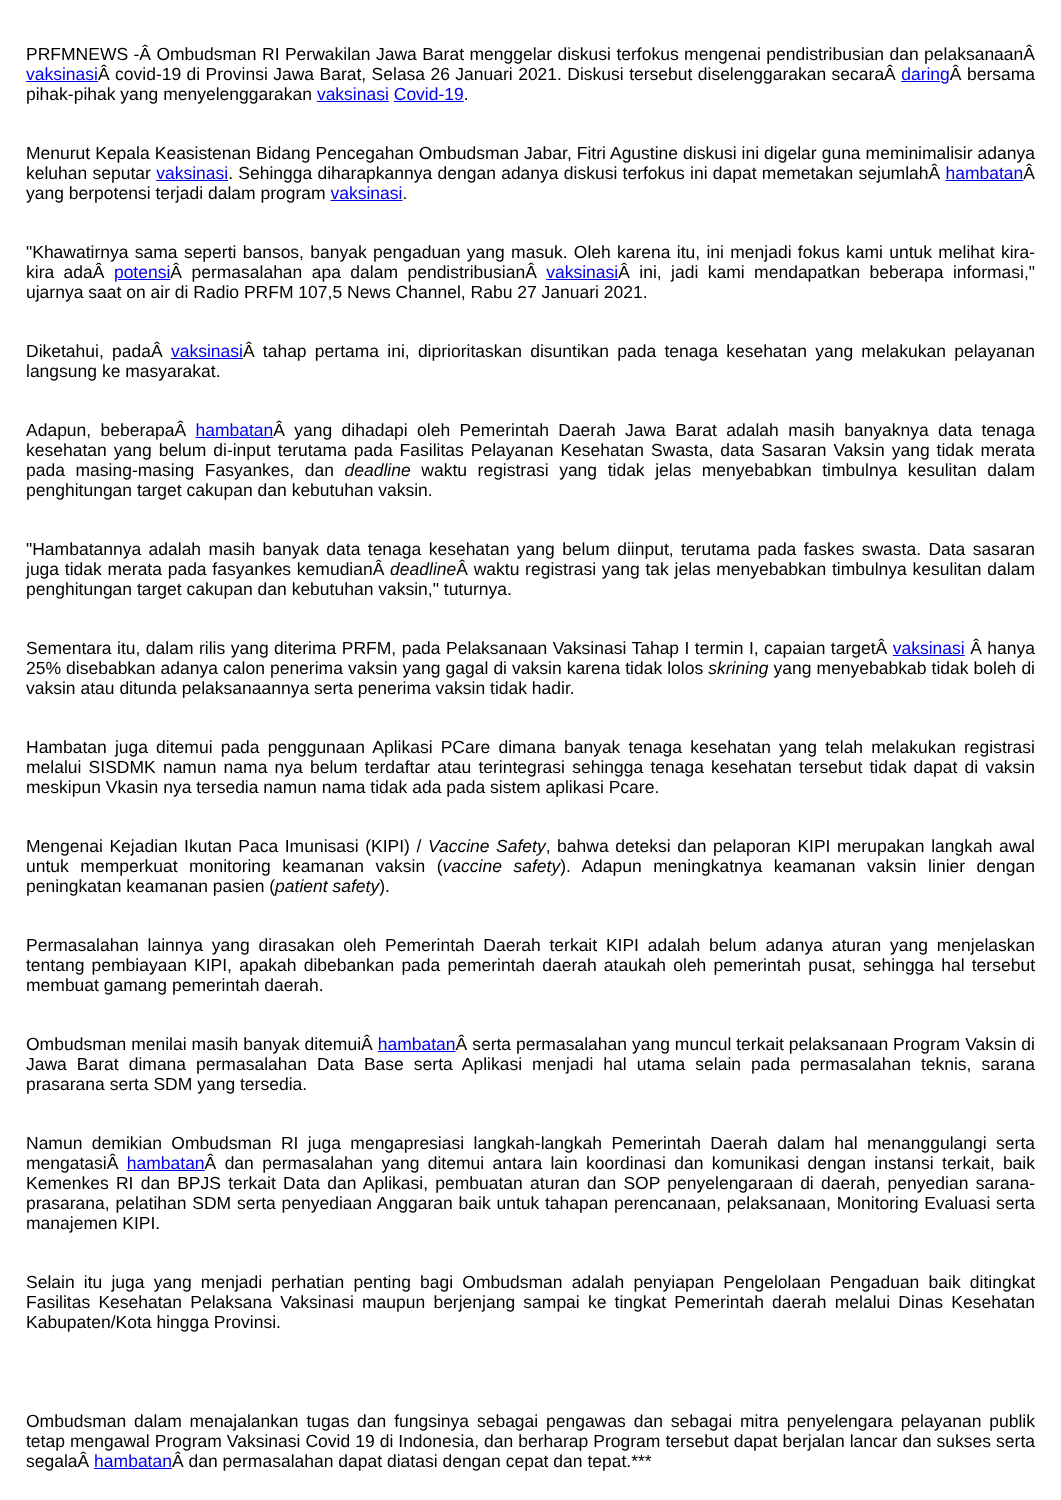PRFMNEWS -Â Ombudsman RI Perwakilan Jawa Barat menggelar diskusi terfokus mengenai pendistribusian dan pelaksanaanÂ vaksinasi Â covid-19 di Provinsi Jawa Barat, Selasa 26 Januari 2021. Diskusi tersebut diselenggarakan secaraÂ daring Â bersama pihak-pihak yang menyelenggarakan vaksinasi Covid-19.
Menurut Kepala Keasistenan Bidang Pencegahan Ombudsman Jabar, Fitri Agustine diskusi ini digelar guna meminimalisir adanya keluhan seputar vaksinasi. Sehingga diharapkannya dengan adanya diskusi terfokus ini dapat memetakan sejumlahÂ hambatan Â yang berpotensi terjadi dalam program vaksinasi.
"Khawatirnya sama seperti bansos, banyak pengaduan yang masuk. Oleh karena itu, ini menjadi fokus kami untuk melihat kira-kira adaÂ potensi Â permasalahan apa dalam pendistribusianÂ vaksinasi Â ini, jadi kami mendapatkan beberapa informasi," ujarnya saat on air di Radio PRFM 107,5 News Channel, Rabu 27 Januari 2021.
Diketahui, padaÂ vaksinasi Â tahap pertama ini, diprioritaskan disuntikan pada tenaga kesehatan yang melakukan pelayanan langsung ke masyarakat.
Adapun, beberapaÂ hambatan Â yang dihadapi oleh Pemerintah Daerah Jawa Barat adalah masih banyaknya data tenaga kesehatan yang belum di-input terutama pada Fasilitas Pelayanan Kesehatan Swasta, data Sasaran Vaksin yang tidak merata pada masing-masing Fasyankes, dan deadline waktu registrasi yang tidak jelas menyebabkan timbulnya kesulitan dalam penghitungan target cakupan dan kebutuhan vaksin.
"Hambatannya adalah masih banyak data tenaga kesehatan yang belum diinput, terutama pada faskes swasta. Data sasaran juga tidak merata pada fasyankes kemudianÂ deadline Â waktu registrasi yang tak jelas menyebabkan timbulnya kesulitan dalam penghitungan target cakupan dan kebutuhan vaksin," tuturnya.
Sementara itu, dalam rilis yang diterima PRFM, pada Pelaksanaan Vaksinasi Tahap I termin I, capaian targetÂ vaksinasi Â hanya 25% disebabkan adanya calon penerima vaksin yang gagal di vaksin karena tidak lolos skrining yang menyebabkab tidak boleh di vaksin atau ditunda pelaksanaannya serta penerima vaksin tidak hadir.
Hambatan juga ditemui pada penggunaan Aplikasi PCare dimana banyak tenaga kesehatan yang telah melakukan registrasi melalui SISDMK namun nama nya belum terdaftar atau terintegrasi sehingga tenaga kesehatan tersebut tidak dapat di vaksin meskipun Vkasin nya tersedia namun nama tidak ada pada sistem aplikasi Pcare.
Mengenai Kejadian Ikutan Paca Imunisasi (KIPI) / Vaccine Safety, bahwa deteksi dan pelaporan KIPI merupakan langkah awal untuk memperkuat monitoring keamanan vaksin (vaccine safety). Adapun meningkatnya keamanan vaksin linier dengan peningkatan keamanan pasien (patient safety).
Permasalahan lainnya yang dirasakan oleh Pemerintah Daerah terkait KIPI adalah belum adanya aturan yang menjelaskan tentang pembiayaan KIPI, apakah dibebankan pada pemerintah daerah ataukah oleh pemerintah pusat, sehingga hal tersebut membuat gamang pemerintah daerah.
Ombudsman menilai masih banyak ditemuiÂ hambatan Â serta permasalahan yang muncul terkait pelaksanaan Program Vaksin di Jawa Barat dimana permasalahan Data Base serta Aplikasi menjadi hal utama selain pada permasalahan teknis, sarana prasarana serta SDM yang tersedia.
Namun demikian Ombudsman RI juga mengapresiasi langkah-langkah Pemerintah Daerah dalam hal menanggulangi serta mengatasiÂ hambatan Â dan permasalahan yang ditemui antara lain koordinasi dan komunikasi dengan instansi terkait, baik Kemenkes RI dan BPJS terkait Data dan Aplikasi, pembuatan aturan dan SOP penyelengaraan di daerah, penyedian sarana-prasarana, pelatihan SDM serta penyediaan Anggaran baik untuk tahapan perencanaan, pelaksanaan, Monitoring Evaluasi serta manajemen KIPI.
Selain itu juga yang menjadi perhatian penting bagi Ombudsman adalah penyiapan Pengelolaan Pengaduan baik ditingkat Fasilitas Kesehatan Pelaksana Vaksinasi maupun berjenjang sampai ke tingkat Pemerintah daerah melalui Dinas Kesehatan Kabupaten/Kota hingga Provinsi.
Ombudsman dalam menajalankan tugas dan fungsinya sebagai pengawas dan sebagai mitra penyelengara pelayanan publik tetap mengawal Program Vaksinasi Covid 19 di Indonesia, dan berharap Program tersebut dapat berjalan lancar dan sukses serta segalaÂ hambatan Â dan permasalahan dapat diatasi dengan cepat dan tepat.***